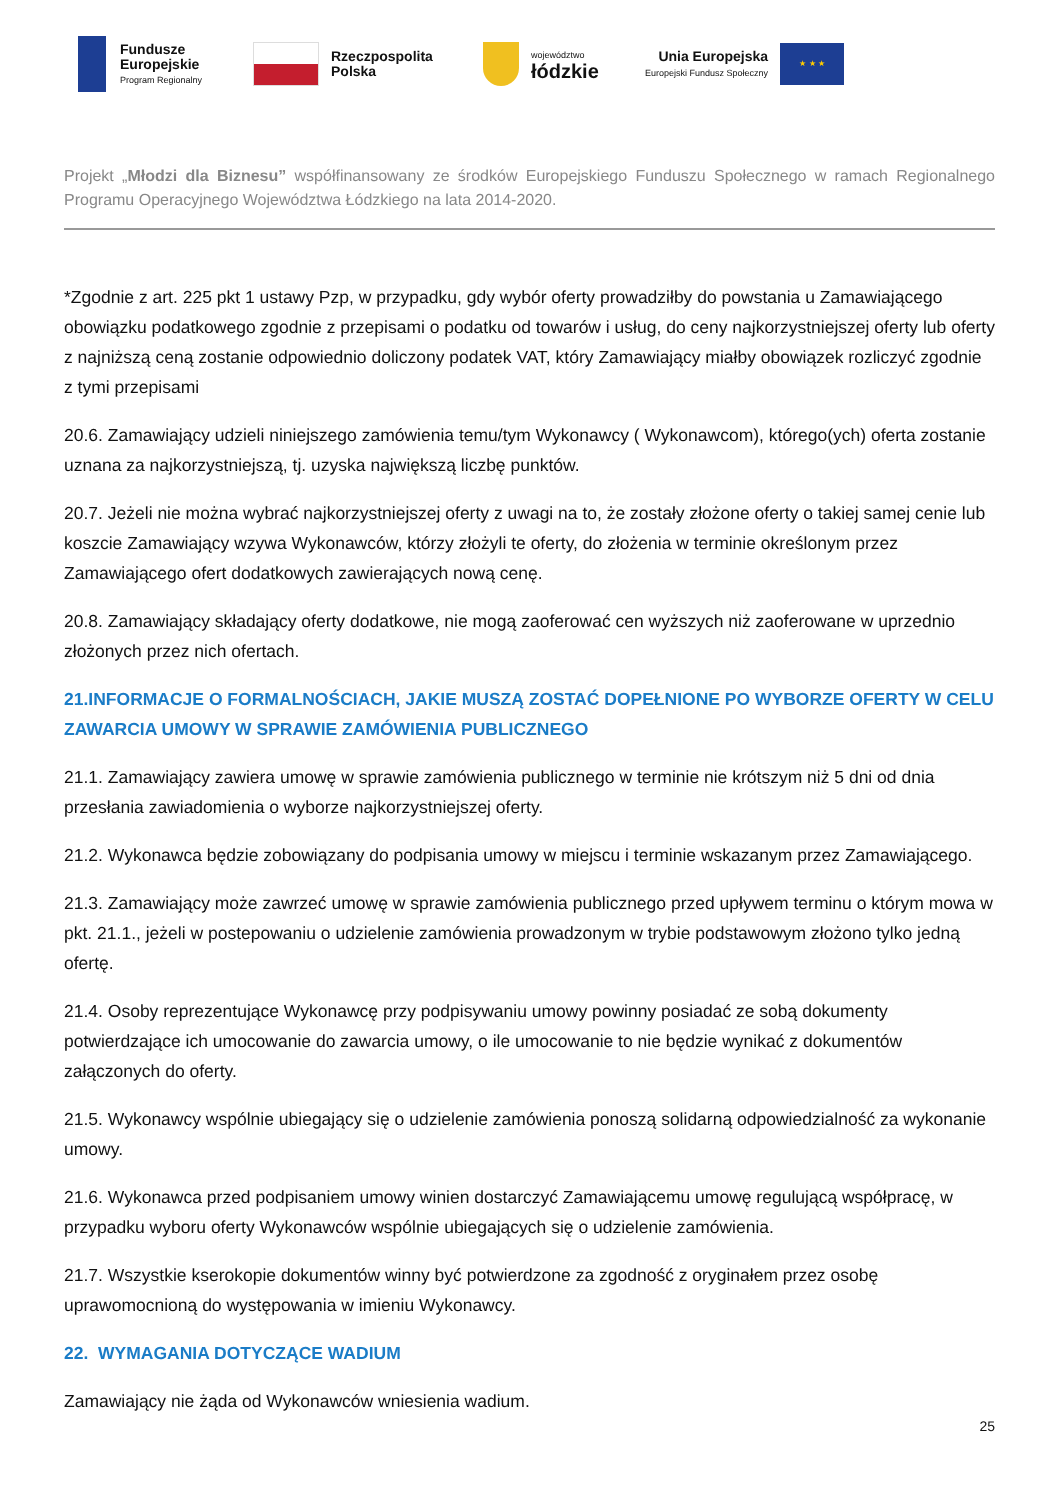Fundusze
Europejskie
Program Regionalny
Rzeczpospolita
Polska
województwo
łódzkie
Unia Europejska
Europejski Fundusz Społeczny
★ ★ ★
Projekt „Młodzi dla Biznesu” współfinansowany ze środków Europejskiego Funduszu Społecznego w ramach Regionalnego Programu Operacyjnego Województwa Łódzkiego na lata 2014-2020.
*Zgodnie z art. 225 pkt 1 ustawy Pzp, w przypadku, gdy wybór oferty prowadziłby do powstania u Zamawiającego obowiązku podatkowego zgodnie z przepisami o podatku od towarów i usług, do ceny najkorzystniejszej oferty lub oferty z najniższą ceną zostanie odpowiednio doliczony podatek VAT, który Zamawiający miałby obowiązek rozliczyć zgodnie z tymi przepisami
20.6. Zamawiający udzieli niniejszego zamówienia temu/tym Wykonawcy ( Wykonawcom), którego(ych) oferta zostanie uznana za najkorzystniejszą, tj. uzyska największą liczbę punktów.
20.7. Jeżeli nie można wybrać najkorzystniejszej oferty z uwagi na to, że zostały złożone oferty o takiej samej cenie lub koszcie Zamawiający wzywa Wykonawców, którzy złożyli te oferty, do złożenia w terminie określonym przez Zamawiającego ofert dodatkowych zawierających nową cenę.
20.8. Zamawiający składający oferty dodatkowe, nie mogą zaoferować cen wyższych niż zaoferowane w uprzednio złożonych przez nich ofertach.
21.INFORMACJE O FORMALNOŚCIACH, JAKIE MUSZĄ ZOSTAĆ DOPEŁNIONE PO WYBORZE OFERTY W CELU ZAWARCIA UMOWY W SPRAWIE ZAMÓWIENIA PUBLICZNEGO
21.1. Zamawiający zawiera umowę w sprawie zamówienia publicznego w terminie nie krótszym niż 5 dni od dnia przesłania zawiadomienia o wyborze najkorzystniejszej oferty.
21.2. Wykonawca będzie zobowiązany do podpisania umowy w miejscu i terminie wskazanym przez Zamawiającego.
21.3. Zamawiający może zawrzeć umowę w sprawie zamówienia publicznego przed upływem terminu o którym mowa w pkt. 21.1., jeżeli w postepowaniu o udzielenie zamówienia prowadzonym w trybie podstawowym złożono tylko jedną ofertę.
21.4. Osoby reprezentujące Wykonawcę przy podpisywaniu umowy powinny posiadać ze sobą dokumenty potwierdzające ich umocowanie do zawarcia umowy, o ile umocowanie to nie będzie wynikać z dokumentów załączonych do oferty.
21.5. Wykonawcy wspólnie ubiegający się o udzielenie zamówienia ponoszą solidarną odpowiedzialność za wykonanie umowy.
21.6. Wykonawca przed podpisaniem umowy winien dostarczyć Zamawiającemu umowę regulującą współpracę, w przypadku wyboru oferty Wykonawców wspólnie ubiegających się o udzielenie zamówienia.
21.7. Wszystkie kserokopie dokumentów winny być potwierdzone za zgodność z oryginałem przez osobę uprawomocnioną do występowania w imieniu Wykonawcy.
22. WYMAGANIA DOTYCZĄCE WADIUM
Zamawiający nie żąda od Wykonawców wniesienia wadium.
25